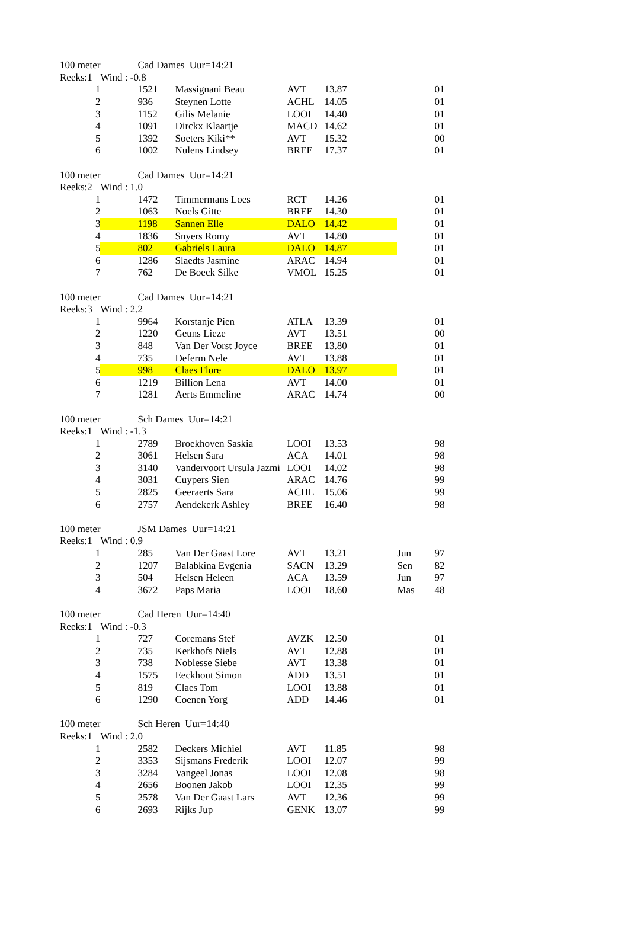| 100 meter | | Cad Dames Uur=14:21 | | | | | |
| Reeks:1 | Wind : -0.8 | | | | | | |
| 1 | | 1521 | Massignani Beau | AVT | 13.87 | | 01 |
| 2 | | 936 | Steynen Lotte | ACHL | 14.05 | | 01 |
| 3 | | 1152 | Gilis Melanie | LOOI | 14.40 | | 01 |
| 4 | | 1091 | Dirckx Klaartje | MACD | 14.62 | | 01 |
| 5 | | 1392 | Soeters Kiki** | AVT | 15.32 | | 00 |
| 6 | | 1002 | Nulens Lindsey | BREE | 17.37 | | 01 |
| 100 meter | | Cad Dames Uur=14:21 | | | | | |
| Reeks:2 | Wind : 1.0 | | | | | | |
| 1 | | 1472 | Timmermans Loes | RCT | 14.26 | | 01 |
| 2 | | 1063 | Noels Gitte | BREE | 14.30 | | 01 |
| 3 | | 1198 | Sannen Elle | DALO | 14.42 | | 01 |
| 4 | | 1836 | Snyers Romy | AVT | 14.80 | | 01 |
| 5 | | 802 | Gabriels Laura | DALO | 14.87 | | 01 |
| 6 | | 1286 | Slaedts Jasmine | ARAC | 14.94 | | 01 |
| 7 | | 762 | De Boeck Silke | VMOL | 15.25 | | 01 |
| 100 meter | | Cad Dames Uur=14:21 | | | | | |
| Reeks:3 | Wind : 2.2 | | | | | | |
| 1 | | 9964 | Korstanje Pien | ATLA | 13.39 | | 01 |
| 2 | | 1220 | Geuns Lieze | AVT | 13.51 | | 00 |
| 3 | | 848 | Van Der Vorst Joyce | BREE | 13.80 | | 01 |
| 4 | | 735 | Deferm Nele | AVT | 13.88 | | 01 |
| 5 | | 998 | Claes Flore | DALO | 13.97 | | 01 |
| 6 | | 1219 | Billion Lena | AVT | 14.00 | | 01 |
| 7 | | 1281 | Aerts Emmeline | ARAC | 14.74 | | 00 |
| 100 meter | | Sch Dames Uur=14:21 | | | | | |
| Reeks:1 | Wind : -1.3 | | | | | | |
| 1 | | 2789 | Broekhoven Saskia | LOOI | 13.53 | | 98 |
| 2 | | 3061 | Helsen Sara | ACA | 14.01 | | 98 |
| 3 | | 3140 | Vandervoort Ursula Jazmi | LOOI | 14.02 | | 98 |
| 4 | | 3031 | Cuypers Sien | ARAC | 14.76 | | 99 |
| 5 | | 2825 | Geeraerts Sara | ACHL | 15.06 | | 99 |
| 6 | | 2757 | Aendekerk Ashley | BREE | 16.40 | | 98 |
| 100 meter | | JSM Dames Uur=14:21 | | | | | |
| Reeks:1 | Wind : 0.9 | | | | | | |
| 1 | | 285 | Van Der Gaast Lore | AVT | 13.21 | Jun | 97 |
| 2 | | 1207 | Balabkina Evgenia | SACN | 13.29 | Sen | 82 |
| 3 | | 504 | Helsen Heleen | ACA | 13.59 | Jun | 97 |
| 4 | | 3672 | Paps Maria | LOOI | 18.60 | Mas | 48 |
| 100 meter | | Cad Heren Uur=14:40 | | | | | |
| Reeks:1 | Wind : -0.3 | | | | | | |
| 1 | | 727 | Coremans Stef | AVZK | 12.50 | | 01 |
| 2 | | 735 | Kerkhofs Niels | AVT | 12.88 | | 01 |
| 3 | | 738 | Noblesse Siebe | AVT | 13.38 | | 01 |
| 4 | | 1575 | Eeckhout Simon | ADD | 13.51 | | 01 |
| 5 | | 819 | Claes Tom | LOOI | 13.88 | | 01 |
| 6 | | 1290 | Coenen Yorg | ADD | 14.46 | | 01 |
| 100 meter | | Sch Heren Uur=14:40 | | | | | |
| Reeks:1 | Wind : 2.0 | | | | | | |
| 1 | | 2582 | Deckers Michiel | AVT | 11.85 | | 98 |
| 2 | | 3353 | Sijsmans Frederik | LOOI | 12.07 | | 99 |
| 3 | | 3284 | Vangeel Jonas | LOOI | 12.08 | | 98 |
| 4 | | 2656 | Boonen Jakob | LOOI | 12.35 | | 99 |
| 5 | | 2578 | Van Der Gaast Lars | AVT | 12.36 | | 99 |
| 6 | | 2693 | Rijks Jup | GENK | 13.07 | | 99 |